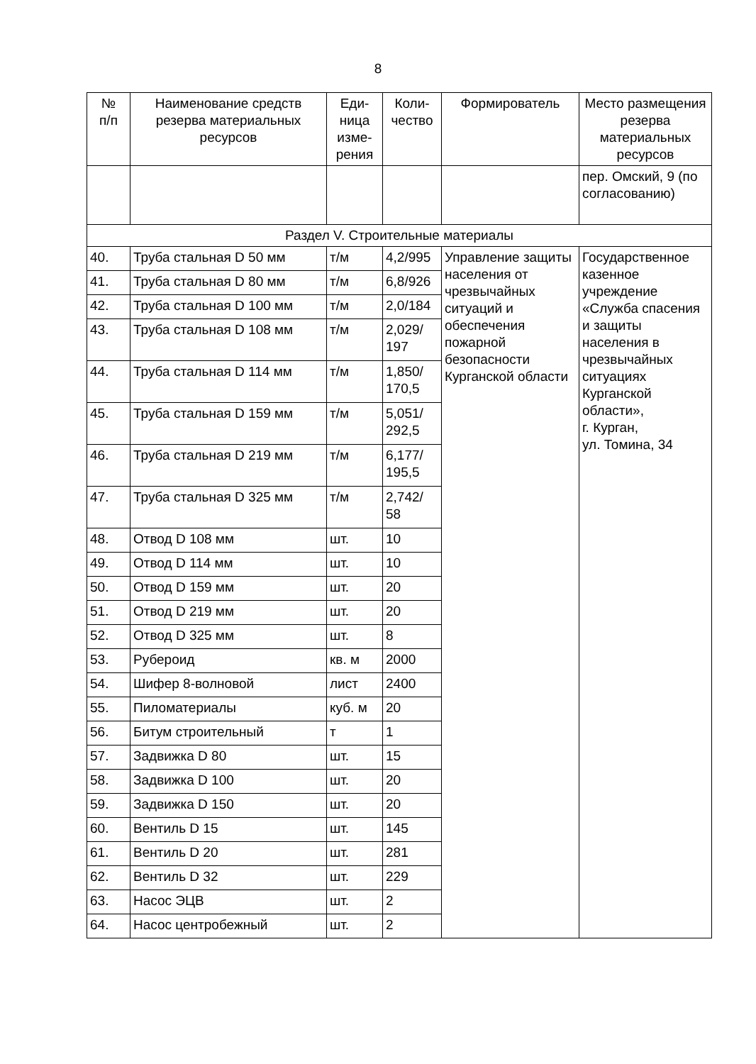8
| № п/п | Наименование средств резерва материальных ресурсов | Еди- ница изме- рения | Коли- чество | Формирователь | Место размещения резерва материальных ресурсов |
| --- | --- | --- | --- | --- | --- |
| | | | | | пер. Омский, 9 (по согласованию) |
| Раздел V. Строительные материалы | | | | | |
| 40. | Труба стальная D 50 мм | т/м | 4,2/995 | Управление защиты населения от чрезвычайных ситуаций и обеспечения пожарной безопасности Курганской области | Государственное казенное учреждение «Служба спасения и защиты населения в чрезвычайных ситуациях Курганской области», г. Курган, ул. Томина, 34 |
| 41. | Труба стальная D 80 мм | т/м | 6,8/926 | | |
| 42. | Труба стальная D 100 мм | т/м | 2,0/184 | | |
| 43. | Труба стальная D 108 мм | т/м | 2,029/ 197 | | |
| 44. | Труба стальная D 114 мм | т/м | 1,850/ 170,5 | | |
| 45. | Труба стальная D 159 мм | т/м | 5,051/ 292,5 | | |
| 46. | Труба стальная D 219 мм | т/м | 6,177/ 195,5 | | |
| 47. | Труба стальная D 325 мм | т/м | 2,742/ 58 | | |
| 48. | Отвод D 108 мм | шт. | 10 | | |
| 49. | Отвод D 114 мм | шт. | 10 | | |
| 50. | Отвод D 159 мм | шт. | 20 | | |
| 51. | Отвод D 219 мм | шт. | 20 | | |
| 52. | Отвод D 325 мм | шт. | 8 | | |
| 53. | Рубероид | кв. м | 2000 | | |
| 54. | Шифер 8-волновой | лист | 2400 | | |
| 55. | Пиломатериалы | куб. м | 20 | | |
| 56. | Битум строительный | т | 1 | | |
| 57. | Задвижка D 80 | шт. | 15 | | |
| 58. | Задвижка D 100 | шт. | 20 | | |
| 59. | Задвижка D 150 | шт. | 20 | | |
| 60. | Вентиль D 15 | шт. | 145 | | |
| 61. | Вентиль D 20 | шт. | 281 | | |
| 62. | Вентиль D 32 | шт. | 229 | | |
| 63. | Насос ЭЦВ | шт. | 2 | | |
| 64. | Насос центробежный | шт. | 2 | | |